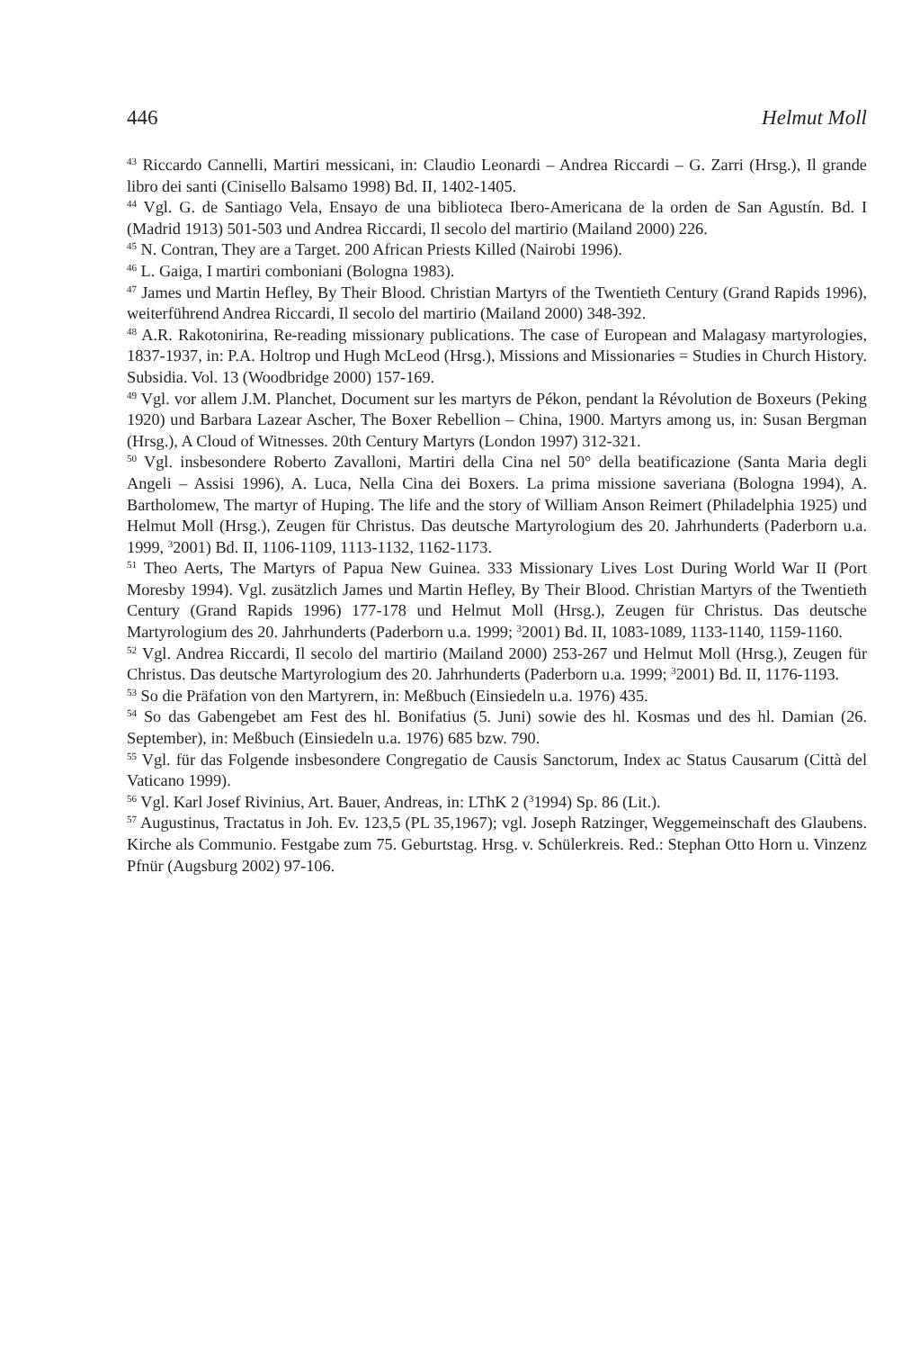446 Helmut Moll
<sup>43</sup> Riccardo Cannelli, Martiri messicani, in: Claudio Leonardi – Andrea Riccardi – G. Zarri (Hrsg.), Il grande libro dei santi (Cinisello Balsamo 1998) Bd. II, 1402-1405.
<sup>44</sup> Vgl. G. de Santiago Vela, Ensayo de una biblioteca Ibero-Americana de la orden de San Agustín. Bd. I (Madrid 1913) 501-503 und Andrea Riccardi, Il secolo del martirio (Mailand 2000) 226.
<sup>45</sup> N. Contran, They are a Target. 200 African Priests Killed (Nairobi 1996).
<sup>46</sup> L. Gaiga, I martiri comboniani (Bologna 1983).
<sup>47</sup> James und Martin Hefley, By Their Blood. Christian Martyrs of the Twentieth Century (Grand Rapids 1996), weiterführend Andrea Riccardi, Il secolo del martirio (Mailand 2000) 348-392.
<sup>48</sup> A.R. Rakotonirina, Re-reading missionary publications. The case of European and Malagasy martyrologies, 1837-1937, in: P.A. Holtrop und Hugh McLeod (Hrsg.), Missions and Missionaries = Studies in Church History. Subsidia. Vol. 13 (Woodbridge 2000) 157-169.
<sup>49</sup> Vgl. vor allem J.M. Planchet, Document sur les martyrs de Pékon, pendant la Révolution de Boxeurs (Peking 1920) und Barbara Lazear Ascher, The Boxer Rebellion – China, 1900. Martyrs among us, in: Susan Bergman (Hrsg.), A Cloud of Witnesses. 20th Century Martyrs (London 1997) 312-321.
<sup>50</sup> Vgl. insbesondere Roberto Zavalloni, Martiri della Cina nel 50° della beatificazione (Santa Maria degli Angeli – Assisi 1996), A. Luca, Nella Cina dei Boxers. La prima missione saveriana (Bologna 1994), A. Bartholomew, The martyr of Huping. The life and the story of William Anson Reimert (Philadelphia 1925) und Helmut Moll (Hrsg.), Zeugen für Christus. Das deutsche Martyrologium des 20. Jahrhunderts (Paderborn u.a. 1999, <sup>3</sup>2001) Bd. II, 1106-1109, 1113-1132, 1162-1173.
<sup>51</sup> Theo Aerts, The Martyrs of Papua New Guinea. 333 Missionary Lives Lost During World War II (Port Moresby 1994). Vgl. zusätzlich James und Martin Hefley, By Their Blood. Christian Martyrs of the Twentieth Century (Grand Rapids 1996) 177-178 und Helmut Moll (Hrsg.), Zeugen für Christus. Das deutsche Martyrologium des 20. Jahrhunderts (Paderborn u.a. 1999; <sup>3</sup>2001) Bd. II, 1083-1089, 1133-1140, 1159-1160.
<sup>52</sup> Vgl. Andrea Riccardi, Il secolo del martirio (Mailand 2000) 253-267 und Helmut Moll (Hrsg.), Zeugen für Christus. Das deutsche Martyrologium des 20. Jahrhunderts (Paderborn u.a. 1999; <sup>3</sup>2001) Bd. II, 1176-1193.
<sup>53</sup> So die Präfation von den Martyrern, in: Meßbuch (Einsiedeln u.a. 1976) 435.
<sup>54</sup> So das Gabengebet am Fest des hl. Bonifatius (5. Juni) sowie des hl. Kosmas und des hl. Damian (26. September), in: Meßbuch (Einsiedeln u.a. 1976) 685 bzw. 790.
<sup>55</sup> Vgl. für das Folgende insbesondere Congregatio de Causis Sanctorum, Index ac Status Causarum (Città del Vaticano 1999).
<sup>56</sup> Vgl. Karl Josef Rivinius, Art. Bauer, Andreas, in: LThK 2 (<sup>3</sup>1994) Sp. 86 (Lit.).
<sup>57</sup> Augustinus, Tractatus in Joh. Ev. 123,5 (PL 35,1967); vgl. Joseph Ratzinger, Weggemeinschaft des Glaubens. Kirche als Communio. Festgabe zum 75. Geburtstag. Hrsg. v. Schülerkreis. Red.: Stephan Otto Horn u. Vinzenz Pfnür (Augsburg 2002) 97-106.